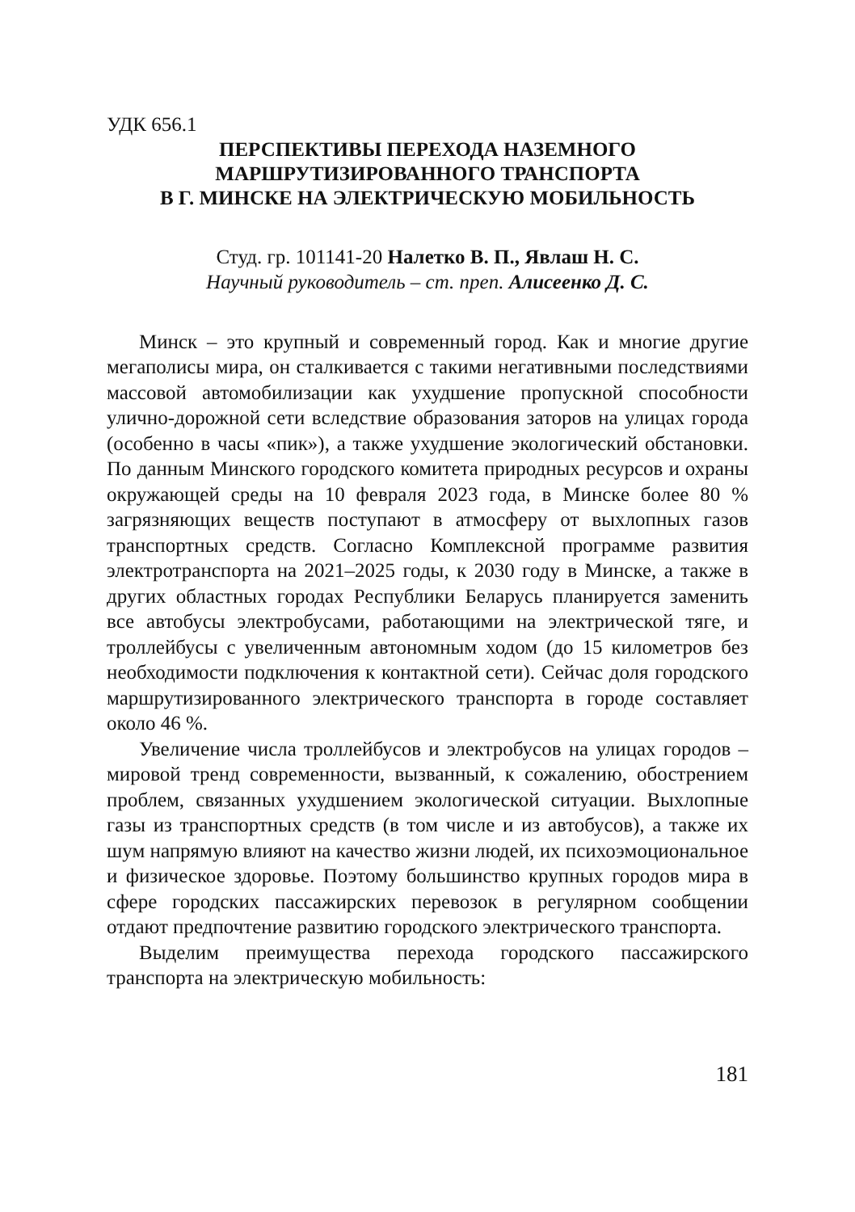УДК 656.1
ПЕРСПЕКТИВЫ ПЕРЕХОДА НАЗЕМНОГО
МАРШРУТИЗИРОВАННОГО ТРАНСПОРТА
В Г. МИНСКЕ НА ЭЛЕКТРИЧЕСКУЮ МОБИЛЬНОСТЬ
Студ. гр. 101141-20 Налетко В. П., Явлаш Н. С.
Научный руководитель – ст. преп. Алисеенко Д. С.
Минск – это крупный и современный город. Как и многие другие мегаполисы мира, он сталкивается с такими негативными последствиями массовой автомобилизации как ухудшение пропускной способности улично-дорожной сети вследствие образования заторов на улицах города (особенно в часы «пик»), а также ухудшение экологический обстановки. По данным Минского городского комитета природных ресурсов и охраны окружающей среды на 10 февраля 2023 года, в Минске более 80 % загрязняющих веществ поступают в атмосферу от выхлопных газов транспортных средств. Согласно Комплексной программе развития электротранспорта на 2021–2025 годы, к 2030 году в Минске, а также в других областных городах Республики Беларусь планируется заменить все автобусы электробусами, работающими на электрической тяге, и троллейбусы с увеличенным автономным ходом (до 15 километров без необходимости подключения к контактной сети). Сейчас доля городского маршрутизированного электрического транспорта в городе составляет около 46 %.
Увеличение числа троллейбусов и электробусов на улицах городов – мировой тренд современности, вызванный, к сожалению, обострением проблем, связанных ухудшением экологической ситуации. Выхлопные газы из транспортных средств (в том числе и из автобусов), а также их шум напрямую влияют на качество жизни людей, их психоэмоциональное и физическое здоровье. Поэтому большинство крупных городов мира в сфере городских пассажирских перевозок в регулярном сообщении отдают предпочтение развитию городского электрического транспорта.
Выделим преимущества перехода городского пассажирского транспорта на электрическую мобильность:
181